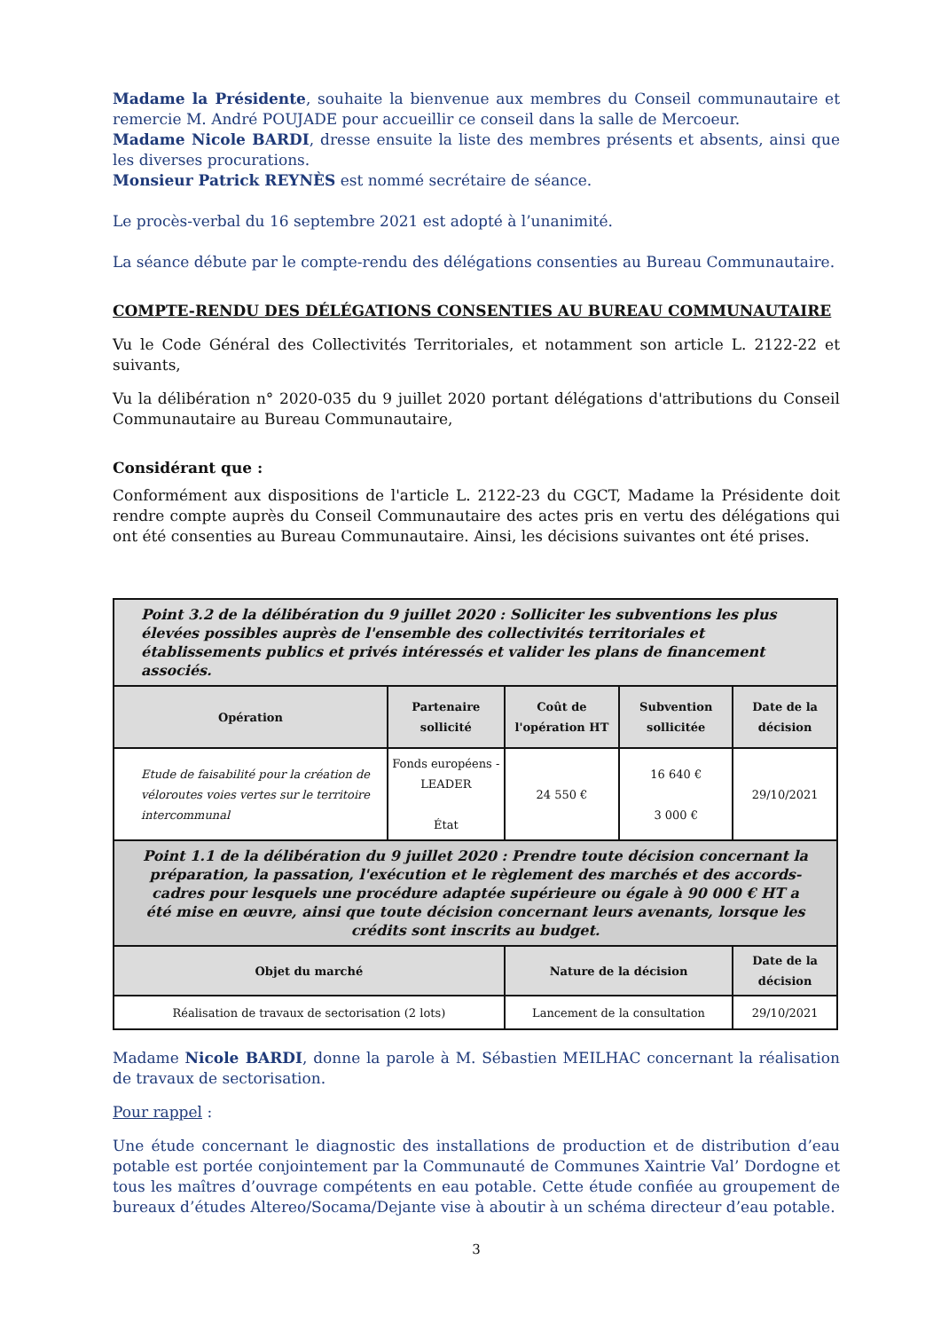Madame la Présidente, souhaite la bienvenue aux membres du Conseil communautaire et remercie M. André POUJADE pour accueillir ce conseil dans la salle de Mercoeur.
Madame Nicole BARDI, dresse ensuite la liste des membres présents et absents, ainsi que les diverses procurations.
Monsieur Patrick REYNÈS est nommé secrétaire de séance.
Le procès-verbal du 16 septembre 2021 est adopté à l’unanimité.
La séance débute par le compte-rendu des délégations consenties au Bureau Communautaire.
COMPTE-RENDU DES DÉLÉGATIONS CONSENTIES AU BUREAU COMMUNAUTAIRE
Vu le Code Général des Collectivités Territoriales, et notamment son article L. 2122-22 et suivants,
Vu la délibération n° 2020-035 du 9 juillet 2020 portant délégations d'attributions du Conseil Communautaire au Bureau Communautaire,
Considérant que :
Conformément aux dispositions de l'article L. 2122-23 du CGCT, Madame la Présidente doit rendre compte auprès du Conseil Communautaire des actes pris en vertu des délégations qui ont été consenties au Bureau Communautaire. Ainsi, les décisions suivantes ont été prises.
| Point 3.2 de la délibération du 9 juillet 2020 : Solliciter les subventions les plus élevées possibles auprès de l'ensemble des collectivités territoriales et établissements publics et privés intéressés et valider les plans de financement associés. | | | | |
| Opération | Partenaire sollicité | Coût de l'opération HT | Subvention sollicitée | Date de la décision |
| Etude de faisabilité pour la création de véloroutes voies vertes sur le territoire intercommunal | Fonds européens - LEADER État | 24 550 € | 16 640 € 3 000 € | 29/10/2021 |
| Point 1.1 de la délibération du 9 juillet 2020 : Prendre toute décision concernant la préparation, la passation, l'exécution et le règlement des marchés et des accords-cadres pour lesquels une procédure adaptée supérieure ou égale à 90 000 € HT a été mise en œuvre, ainsi que toute décision concernant leurs avenants, lorsque les crédits sont inscrits au budget. | | | | |
| Objet du marché | | Nature de la décision | | Date de la décision |
| Réalisation de travaux de sectorisation (2 lots) | | Lancement de la consultation | | 29/10/2021 |
Madame Nicole BARDI, donne la parole à M. Sébastien MEILHAC concernant la réalisation de travaux de sectorisation.
Pour rappel :
Une étude concernant le diagnostic des installations de production et de distribution d’eau potable est portée conjointement par la Communauté de Communes Xaintrie Val’ Dordogne et tous les maîtres d’ouvrage compétents en eau potable. Cette étude confiée au groupement de bureaux d’études Altereo/Socama/Dejante vise à aboutir à un schéma directeur d’eau potable.
3